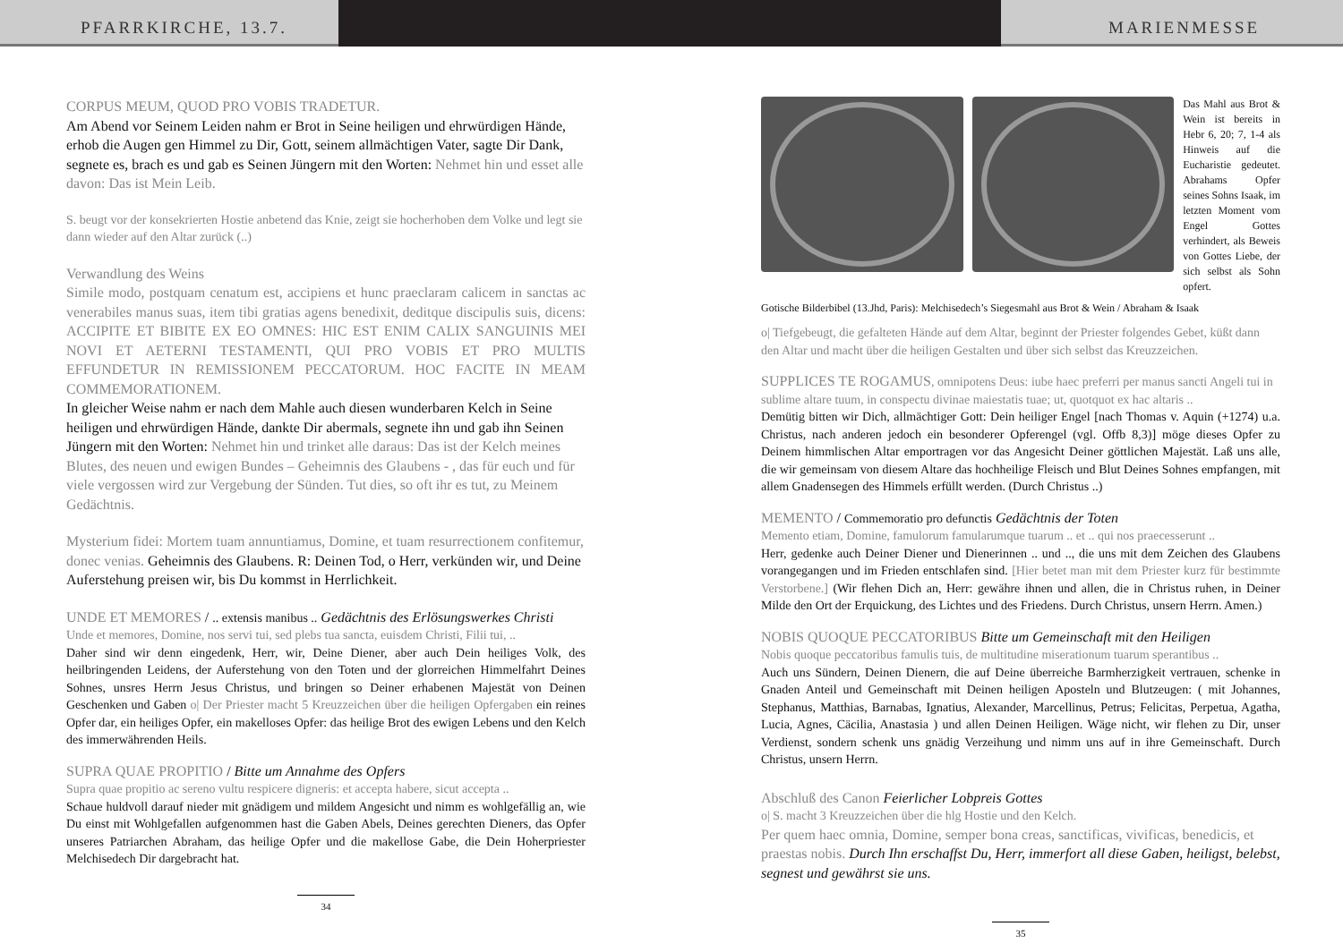PFARRKIRCHE, 13.7. MARIENMESSE
CORPUS MEUM, QUOD PRO VOBIS TRADETUR.
Am Abend vor Seinem Leiden nahm er Brot in Seine heiligen und ehrwürdigen Hände, erhob die Augen gen Himmel zu Dir, Gott, seinem allmächtigen Vater, sagte Dir Dank, segnete es, brach es und gab es Seinen Jüngern mit den Worten: Nehmet hin und esset alle davon: Das ist Mein Leib.
S. beugt vor der konsekrierten Hostie anbetend das Knie, zeigt sie hocherhoben dem Volke und legt sie dann wieder auf den Altar zurück (..)
Verwandlung des Weins
Simile modo, postquam cenatum est, accipiens et hunc praeclaram calicem in sanctas ac venerabiles manus suas, item tibi gratias agens benedixit, deditque discipulis suis, dicens: ACCIPITE ET BIBITE EX EO OMNES: HIC EST ENIM CALIX SANGUINIS MEI NOVI ET AETERNI TESTAMENTI, QUI PRO VOBIS ET PRO MULTIS EFFUNDETUR IN REMISSIONEM PECCATORUM. HOC FACITE IN MEAM COMMEMORATIONEM.
In gleicher Weise nahm er nach dem Mahle auch diesen wunderbaren Kelch in Seine heiligen und ehrwürdigen Hände, dankte Dir abermals, segnete ihn und gab ihn Seinen Jüngern mit den Worten: Nehmet hin und trinket alle daraus: Das ist der Kelch meines Blutes, des neuen und ewigen Bundes – Geheimnis des Glaubens - , das für euch und für viele vergossen wird zur Vergebung der Sünden. Tut dies, so oft ihr es tut, zu Meinem Gedächtnis.
Mysterium fidei: Mortem tuam annuntiamus, Domine, et tuam resurrectionem confitemur, donec venias. Geheimnis des Glaubens. R: Deinen Tod, o Herr, verkünden wir, und Deine Auferstehung preisen wir, bis Du kommst in Herrlichkeit.
UNDE ET MEMORES / .. extensis manibus .. Gedächtnis des Erlösungswerkes Christi
Unde et memores, Domine, nos servi tui, sed plebs tua sancta, euisdem Christi, Filii tui, ..
Daher sind wir denn eingedenk, Herr, wir, Deine Diener, aber auch Dein heiliges Volk, des heilbringenden Leidens, der Auferstehung von den Toten und der glorreichen Himmelfahrt Deines Sohnes, unsres Herrn Jesus Christus, und bringen so Deiner erhabenen Majestät von Deinen Geschenken und Gaben o| Der Priester macht 5 Kreuzzeichen über die heiligen Opfergaben ein reines Opfer dar, ein heiliges Opfer, ein makelloses Opfer: das heilige Brot des ewigen Lebens und den Kelch des immerwährenden Heils.
SUPRA QUAE PROPITIO / Bitte um Annahme des Opfers
Supra quae propitio ac sereno vultu respicere digneris: et accepta habere, sicut accepta ..
Schaue huldvoll darauf nieder mit gnädigem und mildem Angesicht und nimm es wohlgefällig an, wie Du einst mit Wohlgefallen aufgenommen hast die Gaben Abels, Deines gerechten Dieners, das Opfer unseres Patriarchen Abraham, das heilige Opfer und die makellose Gabe, die Dein Hoherpriester Melchisedech Dir dargebracht hat.
34
Das Mahl aus Brot & Wein ist bereits in Hebr 6, 20; 7, 1-4 als Hinweis auf die Eucharistie gedeutet. Abrahams Opfer seines Sohns Isaak, im letzten Moment vom Engel Gottes verhindert, als Beweis von Gottes Liebe, der sich selbst als Sohn opfert.
Gotische Bilderbibel (13.Jhd, Paris): Melchisedech’s Siegesmahl aus Brot & Wein / Abraham & Isaak
o| Tiefgebeugt, die gefalteten Hände auf dem Altar, beginnt der Priester folgendes Gebet, küßt dann den Altar und macht über die heiligen Gestalten und über sich selbst das Kreuzzeichen.
SUPPLICES TE ROGAMUS, omnipotens Deus: iube haec preferri per manus sancti Angeli tui in sublime altare tuum, in conspectu divinae maiestatis tuae; ut, quotquot ex hac altaris ..
Demütig bitten wir Dich, allmächtiger Gott: Dein heiliger Engel [nach Thomas v. Aquin (+1274) u.a. Christus, nach anderen jedoch ein besonderer Opferengel (vgl. Offb 8,3)] möge dieses Opfer zu Deinem himmlischen Altar emportragen vor das Angesicht Deiner göttlichen Majestät. Laß uns alle, die wir gemeinsam von diesem Altare das hochheilige Fleisch und Blut Deines Sohnes empfangen, mit allem Gnadensegen des Himmels erfüllt werden. (Durch Christus ..)
MEMENTO / Commemoratio pro defunctis Gedächtnis der Toten
Memento etiam, Domine, famulorum famularumque tuarum .. et .. qui nos praecesserunt ..
Herr, gedenke auch Deiner Diener und Dienerinnen .. und .., die uns mit dem Zeichen des Glaubens vorangegangen und im Frieden entschlafen sind. [Hier betet man mit dem Priester kurz für bestimmte Verstorbene.] (Wir flehen Dich an, Herr: gewähre ihnen und allen, die in Christus ruhen, in Deiner Milde den Ort der Erquickung, des Lichtes und des Friedens. Durch Christus, unsern Herrn. Amen.)
NOBIS QUOQUE PECCATORIBUS Bitte um Gemeinschaft mit den Heiligen
Nobis quoque peccatoribus famulis tuis, de multitudine miserationum tuarum sperantibus ..
Auch uns Sündern, Deinen Dienern, die auf Deine überreiche Barmherzigkeit vertrauen, schenke in Gnaden Anteil und Gemeinschaft mit Deinen heiligen Aposteln und Blutzeugen: ( mit Johannes, Stephanus, Matthias, Barnabas, Ignatius, Alexander, Marcellinus, Petrus; Felicitas, Perpetua, Agatha, Lucia, Agnes, Cäcilia, Anastasia ) und allen Deinen Heiligen. Wäge nicht, wir flehen zu Dir, unser Verdienst, sondern schenk uns gnädig Verzeihung und nimm uns auf in ihre Gemeinschaft. Durch Christus, unsern Herrn.
Abschluß des Canon Feierlicher Lobpreis Gottes
o| S. macht 3 Kreuzzeichen über die hlg Hostie und den Kelch.
Per quem haec omnia, Domine, semper bona creas, sanctificas, vivificas, benedicis, et praestas nobis. Durch Ihn erschaffst Du, Herr, immerfort all diese Gaben, heiligst, belebst, segnest und gewährst sie uns.
35